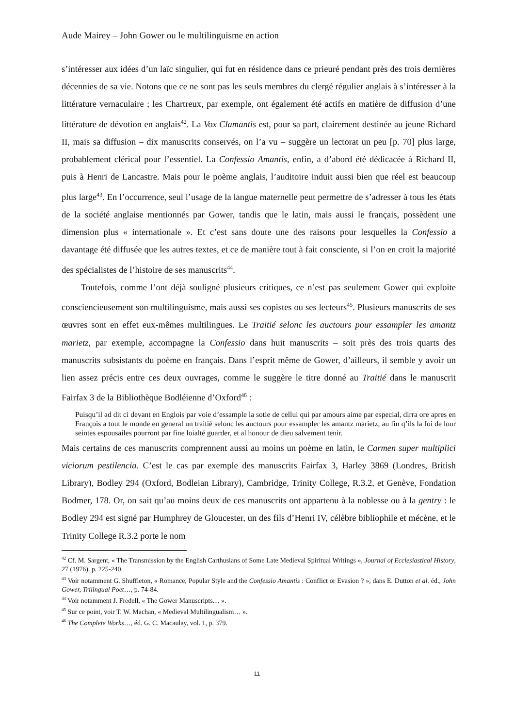Aude Mairey – John Gower ou le multilinguisme en action
s’intéresser aux idées d’un laïc singulier, qui fut en résidence dans ce prieuré pendant près des trois dernières décennies de sa vie. Notons que ce ne sont pas les seuls membres du clergé régulier anglais à s’intéresser à la littérature vernaculaire ; les Chartreux, par exemple, ont également été actifs en matière de diffusion d’une littérature de dévotion en anglais<sup>42</sup>. La Vox Clamantis est, pour sa part, clairement destinée au jeune Richard II, mais sa diffusion – dix manuscrits conservés, on l’a vu – suggère un lectorat un peu [p. 70] plus large, probablement clérical pour l’essentiel. La Confessio Amantis, enfin, a d’abord été dédicacée à Richard II, puis à Henri de Lancastre. Mais pour le poème anglais, l’auditoire induit aussi bien que réel est beaucoup plus large<sup>43</sup>. En l’occurrence, seul l’usage de la langue maternelle peut permettre de s’adresser à tous les états de la société anglaise mentionnés par Gower, tandis que le latin, mais aussi le français, possèdent une dimension plus « internationale ». Et c’est sans doute une des raisons pour lesquelles la Confessio a davantage été diffusée que les autres textes, et ce de manière tout à fait consciente, si l’on en croit la majorité des spécialistes de l’histoire de ses manuscrits<sup>44</sup>.
Toutefois, comme l’ont déjà souligné plusieurs critiques, ce n’est pas seulement Gower qui exploite consciencieusement son multilinguisme, mais aussi ses copistes ou ses lecteurs<sup>45</sup>. Plusieurs manuscrits de ses œuvres sont en effet eux-mêmes multilingues. Le Traitié selonc les auctours pour essampler les amantz marietz, par exemple, accompagne la Confessio dans huit manuscrits – soit près des trois quarts des manuscrits subsistants du poème en français. Dans l’esprit même de Gower, d’ailleurs, il semble y avoir un lien assez précis entre ces deux ouvrages, comme le suggère le titre donné au Traitié dans le manuscrit Fairfax 3 de la Bibliothèque Bodléienne d’Oxford<sup>46</sup> :
Puisqu’il ad dit ci devant en Englois par voie d’essample la sotie de cellui qui par amours aime par especial, dirra ore apres en François a tout le monde en general un traitié selonc les auctours pour essampler les amantz marietz, au fin q’ils la foi de lour seintes espousailes pourront par fine loialté guarder, et al honour de dieu salvement tenir.
Mais certains de ces manuscrits comprennent aussi au moins un poème en latin, le Carmen super multiplici viciorum pestilencia. C’est le cas par exemple des manuscrits Fairfax 3, Harley 3869 (Londres, British Library), Bodley 294 (Oxford, Bodleian Library), Cambridge, Trinity College, R.3.2, et Genève, Fondation Bodmer, 178. Or, on sait qu’au moins deux de ces manuscrits ont appartenu à la noblesse ou à la gentry : le Bodley 294 est signé par Humphrey de Gloucester, un des fils d’Henri IV, célèbre bibliophile et mécène, et le Trinity College R.3.2 porte le nom
<sup>42</sup> Cf. M. Sargent, « The Transmission by the English Carthusians of Some Late Medieval Spiritual Writings », Journal of Ecclesiastical History, 27 (1976), p. 225-240.
<sup>43</sup> Voir notamment G. Shuffleton, « Romance, Popular Style and the Confessio Amantis : Conflict or Evasion ? », dans E. Dutton et al. éd., John Gower, Trilingual Poet…, p. 74-84.
<sup>44</sup> Voir notamment J. Fredell, « The Gower Manuscripts… ».
<sup>45</sup> Sur ce point, voir T. W. Machan, « Medieval Multilingualism… ».
<sup>46</sup> The Complete Works…, éd. G. C. Macaulay, vol. 1, p. 379.
11